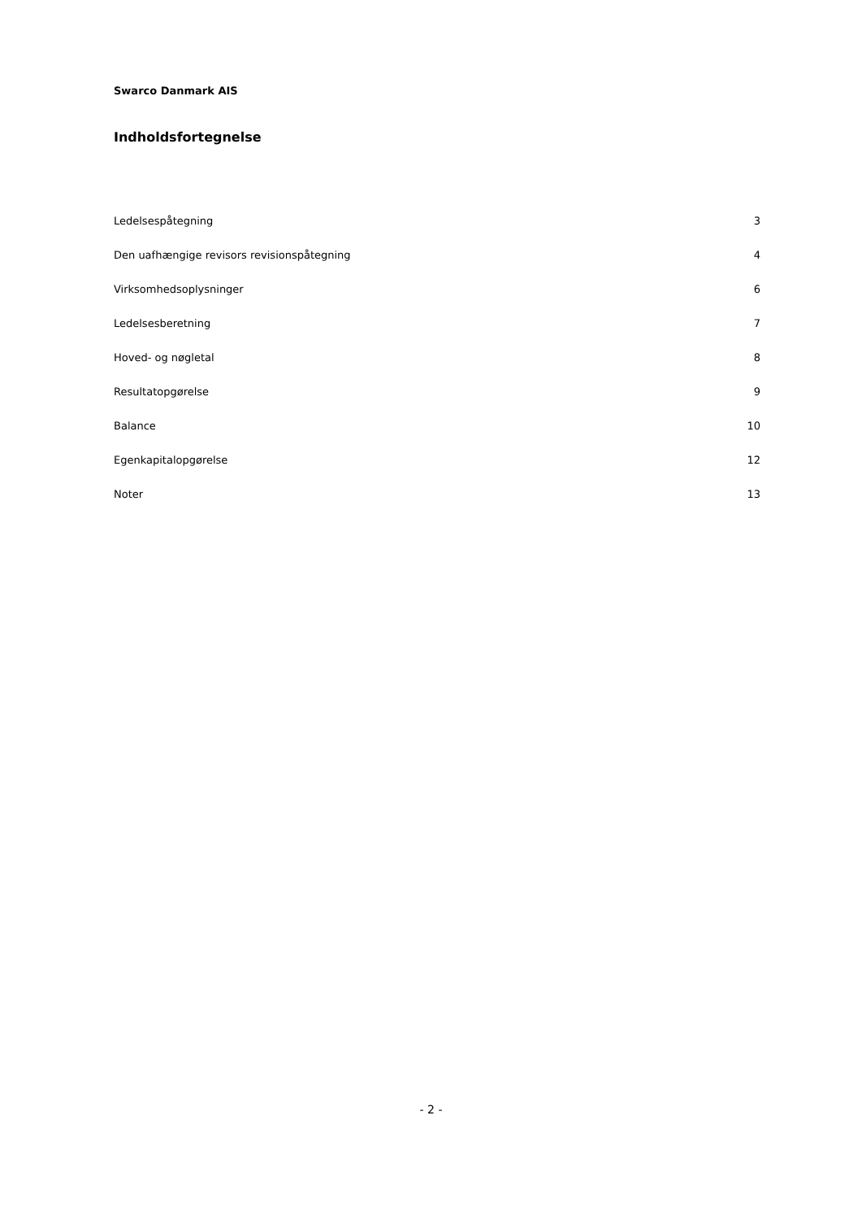Swarco Danmark AIS
Indholdsfortegnelse
Ledelsespåtegning 3
Den uafhængige revisors revisionspåtegning 4
Virksomhedsoplysninger 6
Ledelsesberetning 7
Hoved- og nøgletal 8
Resultatopgørelse 9
Balance 10
Egenkapitalopgørelse 12
Noter 13
- 2 -